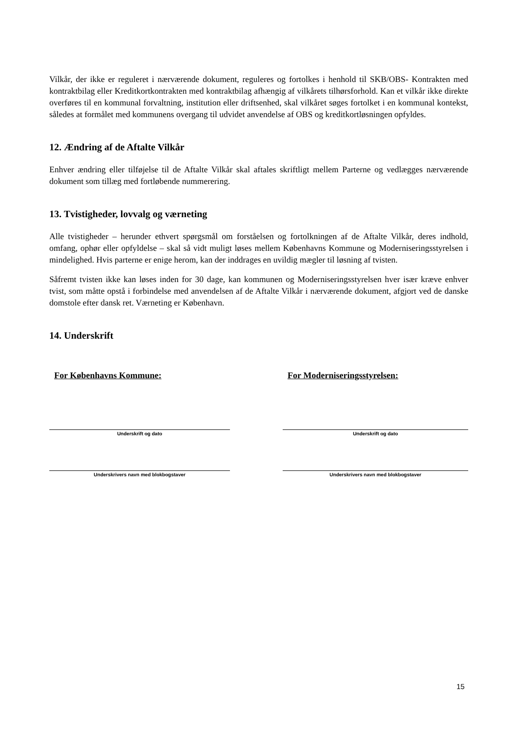Vilkår, der ikke er reguleret i nærværende dokument, reguleres og fortolkes i henhold til SKB/OBS- Kontrakten med kontraktbilag eller Kreditkortkontrakten med kontraktbilag afhængig af vilkårets tilhørsforhold. Kan et vilkår ikke direkte overføres til en kommunal forvaltning, institution eller driftsenhed, skal vilkåret søges fortolket i en kommunal kontekst, således at formålet med kommunens overgang til udvidet anvendelse af OBS og kreditkortløsningen opfyldes.
12. Ændring af de Aftalte Vilkår
Enhver ændring eller tilføjelse til de Aftalte Vilkår skal aftales skriftligt mellem Parterne og vedlægges nærværende dokument som tillæg med fortløbende nummerering.
13. Tvistigheder, lovvalg og værneting
Alle tvistigheder – herunder ethvert spørgsmål om forståelsen og fortolkningen af de Aftalte Vilkår, deres indhold, omfang, ophør eller opfyldelse – skal så vidt muligt løses mellem Københavns Kommune og Moderniseringsstyrelsen i mindelighed. Hvis parterne er enige herom, kan der inddrages en uvildig mægler til løsning af tvisten.
Såfremt tvisten ikke kan løses inden for 30 dage, kan kommunen og Moderniseringsstyrelsen hver især kræve enhver tvist, som måtte opstå i forbindelse med anvendelsen af de Aftalte Vilkår i nærværende dokument, afgjort ved de danske domstole efter dansk ret. Værneting er København.
14. Underskrift
For Københavns Kommune:
Underskrift og dato
Underskrivers navn med blokbogstaver
For Moderniseringsstyrelsen:
Underskrift og dato
Underskrivers navn med blokbogstaver
15